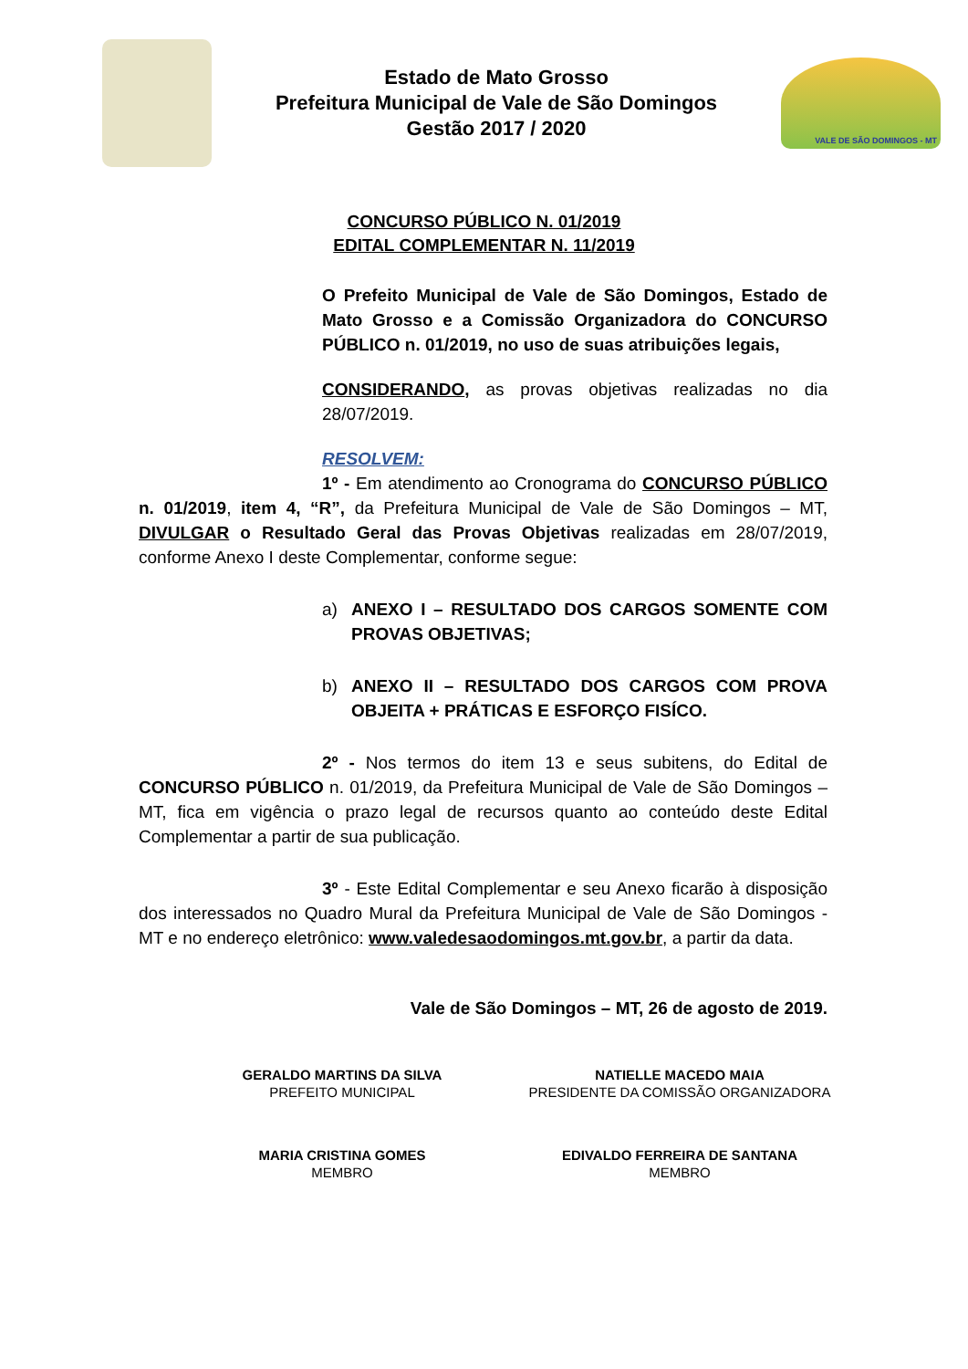Estado de Mato Grosso
Prefeitura Municipal de Vale de São Domingos
Gestão 2017 / 2020
VALE DE SÃO DOMINGOS - MT
CONCURSO PÚBLICO N. 01/2019
EDITAL COMPLEMENTAR N. 11/2019
O Prefeito Municipal de Vale de São Domingos, Estado de Mato Grosso e a Comissão Organizadora do CONCURSO PÚBLICO n. 01/2019, no uso de suas atribuições legais,
CONSIDERANDO, as provas objetivas realizadas no dia 28/07/2019.
RESOLVEM:
1º - Em atendimento ao Cronograma do CONCURSO PÚBLICO n. 01/2019, item 4, “R”, da Prefeitura Municipal de Vale de São Domingos – MT, DIVULGAR o Resultado Geral das Provas Objetivas realizadas em 28/07/2019, conforme Anexo I deste Complementar, conforme segue:
a) ANEXO I – RESULTADO DOS CARGOS SOMENTE COM PROVAS OBJETIVAS;
b) ANEXO II – RESULTADO DOS CARGOS COM PROVA OBJEITA + PRÁTICAS E ESFORÇO FISÍCO.
2º - Nos termos do item 13 e seus subitens, do Edital de CONCURSO PÚBLICO n. 01/2019, da Prefeitura Municipal de Vale de São Domingos – MT, fica em vigência o prazo legal de recursos quanto ao conteúdo deste Edital Complementar a partir de sua publicação.
3º - Este Edital Complementar e seu Anexo ficarão à disposição dos interessados no Quadro Mural da Prefeitura Municipal de Vale de São Domingos - MT e no endereço eletrônico: www.valedesaodomingos.mt.gov.br, a partir da data.
Vale de São Domingos – MT, 26 de agosto de 2019.
GERALDO MARTINS DA SILVA
PREFEITO MUNICIPAL
NATIELLE MACEDO MAIA
PRESIDENTE DA COMISSÃO ORGANIZADORA
MARIA CRISTINA GOMES
MEMBRO
EDIVALDO FERREIRA DE SANTANA
MEMBRO